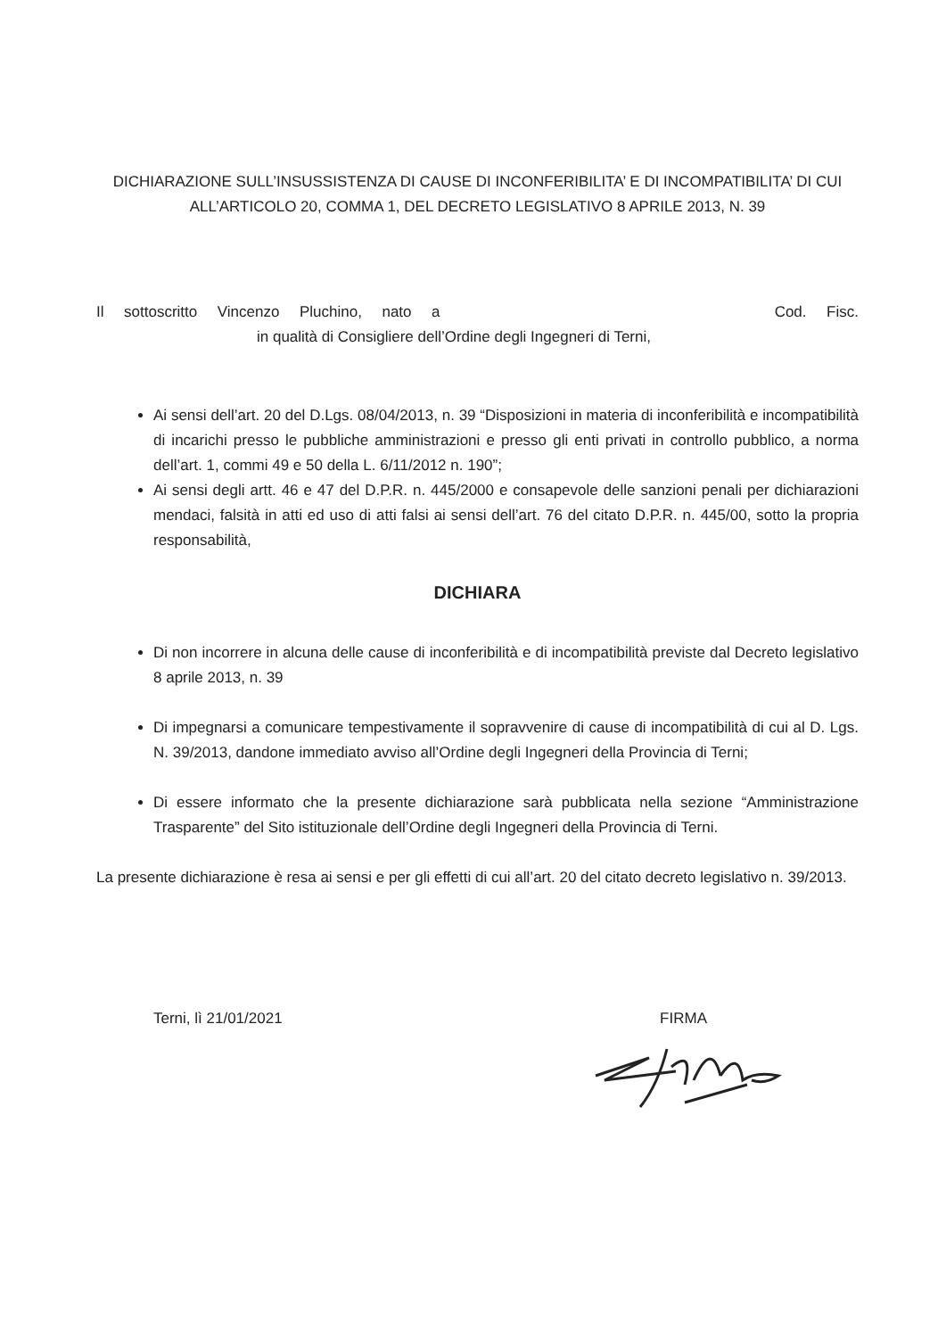DICHIARAZIONE SULL’INSUSSISTENZA DI CAUSE DI INCONFERIBILITA’ E DI INCOMPATIBILITA’ DI CUI ALL’ARTICOLO 20, COMMA 1, DEL DECRETO LEGISLATIVO 8 APRILE 2013, N. 39
Il sottoscritto Vincenzo Pluchino, nato a Cod. Fisc.
in qualità di Consigliere dell’Ordine degli Ingegneri di Terni,
Ai sensi dell’art. 20 del D.Lgs. 08/04/2013, n. 39 “Disposizioni in materia di inconferibilità e incompatibilità di incarichi presso le pubbliche amministrazioni e presso gli enti privati in controllo pubblico, a norma dell’art. 1, commi 49 e 50 della L. 6/11/2012 n. 190”;
Ai sensi degli artt. 46 e 47 del D.P.R. n. 445/2000 e consapevole delle sanzioni penali per dichiarazioni mendaci, falsità in atti ed uso di atti falsi ai sensi dell’art. 76 del citato D.P.R. n. 445/00, sotto la propria responsabilità,
DICHIARA
Di non incorrere in alcuna delle cause di inconferibilità e di incompatibilità previste dal Decreto legislativo 8 aprile 2013, n. 39
Di impegnarsi a comunicare tempestivamente il sopravvenire di cause di incompatibilità di cui al D. Lgs. N. 39/2013, dandone immediato avviso all’Ordine degli Ingegneri della Provincia di Terni;
Di essere informato che la presente dichiarazione sarà pubblicata nella sezione “Amministrazione Trasparente” del Sito istituzionale dell’Ordine degli Ingegneri della Provincia di Terni.
La presente dichiarazione è resa ai sensi e per gli effetti di cui all’art. 20 del citato decreto legislativo n. 39/2013.
Terni, lì 21/01/2021 FIRMA